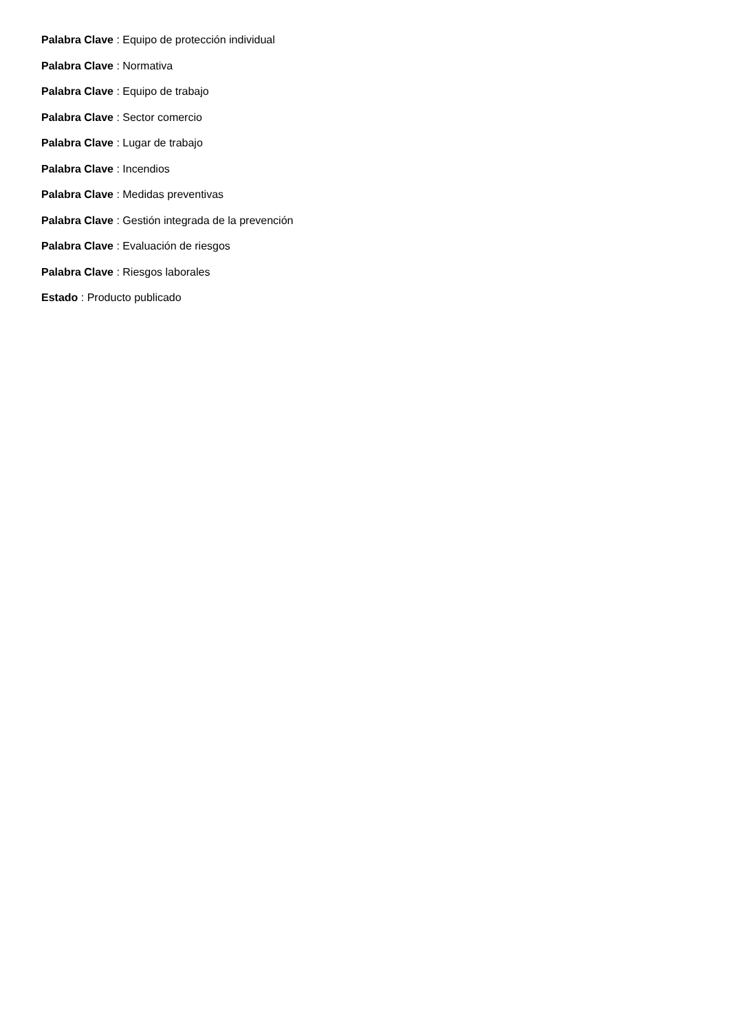Palabra Clave : Equipo de protección individual
Palabra Clave : Normativa
Palabra Clave : Equipo de trabajo
Palabra Clave : Sector comercio
Palabra Clave : Lugar de trabajo
Palabra Clave : Incendios
Palabra Clave : Medidas preventivas
Palabra Clave : Gestión integrada de la prevención
Palabra Clave : Evaluación de riesgos
Palabra Clave : Riesgos laborales
Estado : Producto publicado